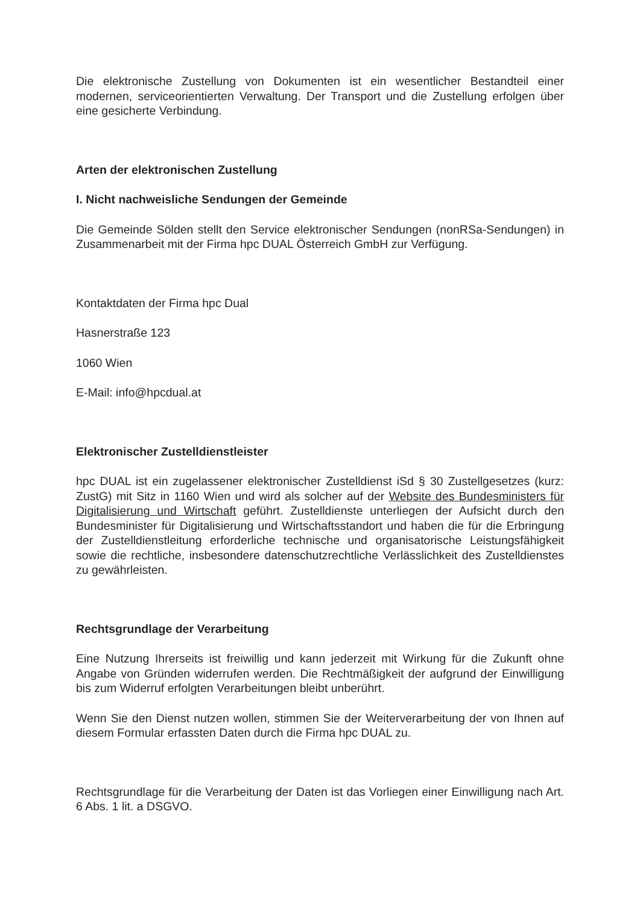Die elektronische Zustellung von Dokumenten ist ein wesentlicher Bestandteil einer modernen, serviceorientierten Verwaltung. Der Transport und die Zustellung erfolgen über eine gesicherte Verbindung.
Arten der elektronischen Zustellung
I. Nicht nachweisliche Sendungen der Gemeinde
Die Gemeinde Sölden stellt den Service elektronischer Sendungen (nonRSa-Sendungen) in Zusammenarbeit mit der Firma hpc DUAL Österreich GmbH zur Verfügung.
Kontaktdaten der Firma hpc Dual
Hasnerstraße 123
1060 Wien
E-Mail: info@hpcdual.at
Elektronischer Zustelldienstleister
hpc DUAL ist ein zugelassener elektronischer Zustelldienst iSd § 30 Zustellgesetzes (kurz: ZustG) mit Sitz in 1160 Wien und wird als solcher auf der Website des Bundesministers für Digitalisierung und Wirtschaft geführt. Zustelldienste unterliegen der Aufsicht durch den Bundesminister für Digitalisierung und Wirtschaftsstandort und haben die für die Erbringung der Zustelldienstleitung erforderliche technische und organisatorische Leistungsfähigkeit sowie die rechtliche, insbesondere datenschutzrechtliche Verlässlichkeit des Zustelldienstes zu gewährleisten.
Rechtsgrundlage der Verarbeitung
Eine Nutzung Ihrerseits ist freiwillig und kann jederzeit mit Wirkung für die Zukunft ohne Angabe von Gründen widerrufen werden. Die Rechtmäßigkeit der aufgrund der Einwilligung bis zum Widerruf erfolgten Verarbeitungen bleibt unberührt.
Wenn Sie den Dienst nutzen wollen, stimmen Sie der Weiterverarbeitung der von Ihnen auf diesem Formular erfassten Daten durch die Firma hpc DUAL zu.
Rechtsgrundlage für die Verarbeitung der Daten ist das Vorliegen einer Einwilligung nach Art. 6 Abs. 1 lit. a DSGVO.